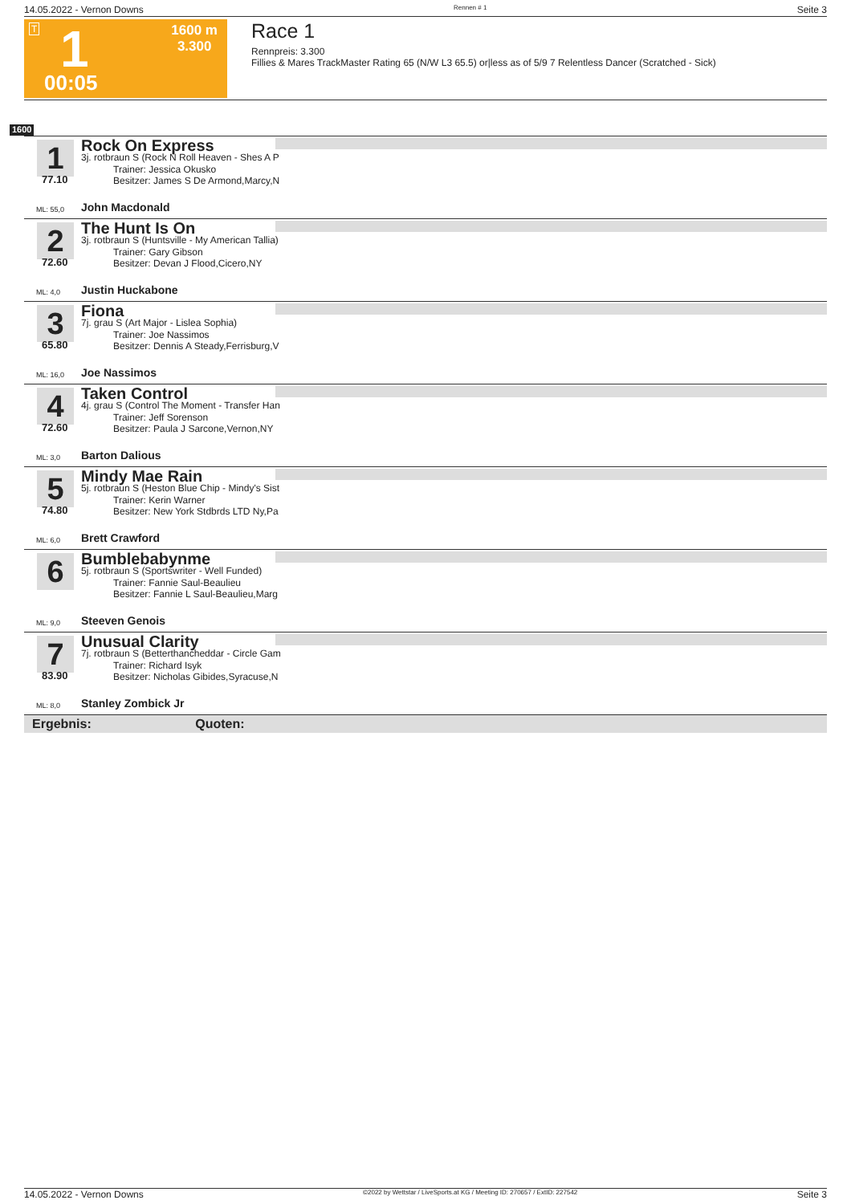14.05.2022 - Vernon Downs Rennen # 1 Seite 3
T 1
00:05
1600 m
3.300
Race 1
Rennpreis: 3.300
Fillies & Mares TrackMaster Rating 65 (N/W L3 65.5) or|less as of 5/9 7 Relentless Dancer (Scratched - Sick)
1600
1
77.10
ML: 55,0
Rock On Express
3j. rotbraun S (Rock N Roll Heaven - Shes A P
Trainer: Jessica Okusko
Besitzer: James S De Armond,Marcy,N
John Macdonald
2
72.60
ML: 4,0
The Hunt Is On
3j. rotbraun S (Huntsville - My American Tallia)
Trainer: Gary Gibson
Besitzer: Devan J Flood,Cicero,NY
Justin Huckabone
3
65.80
ML: 16,0
Fiona
7j. grau S (Art Major - Lislea Sophia)
Trainer: Joe Nassimos
Besitzer: Dennis A Steady,Ferrisburg,V
Joe Nassimos
4
72.60
ML: 3,0
Taken Control
4j. grau S (Control The Moment - Transfer Han
Trainer: Jeff Sorenson
Besitzer: Paula J Sarcone,Vernon,NY
Barton Dalious
5
74.80
ML: 6,0
Mindy Mae Rain
5j. rotbraun S (Heston Blue Chip - Mindy's Sist
Trainer: Kerin Warner
Besitzer: New York Stdbrds LTD Ny,Pa
Brett Crawford
6
ML: 9,0
Bumblebabynme
5j. rotbraun S (Sportswriter - Well Funded)
Trainer: Fannie Saul-Beaulieu
Besitzer: Fannie L Saul-Beaulieu,Marg
Steeven Genois
7
83.90
ML: 8,0
Unusual Clarity
7j. rotbraun S (Betterthancheddar - Circle Gam
Trainer: Richard Isyk
Besitzer: Nicholas Gibides,Syracuse,N
Stanley Zombick Jr
Ergebnis: Quoten:
14.05.2022 - Vernon Downs ©2022 by Wettstar / LiveSports.at KG / Meeting ID: 270657 / ExtID: 227542 Seite 3